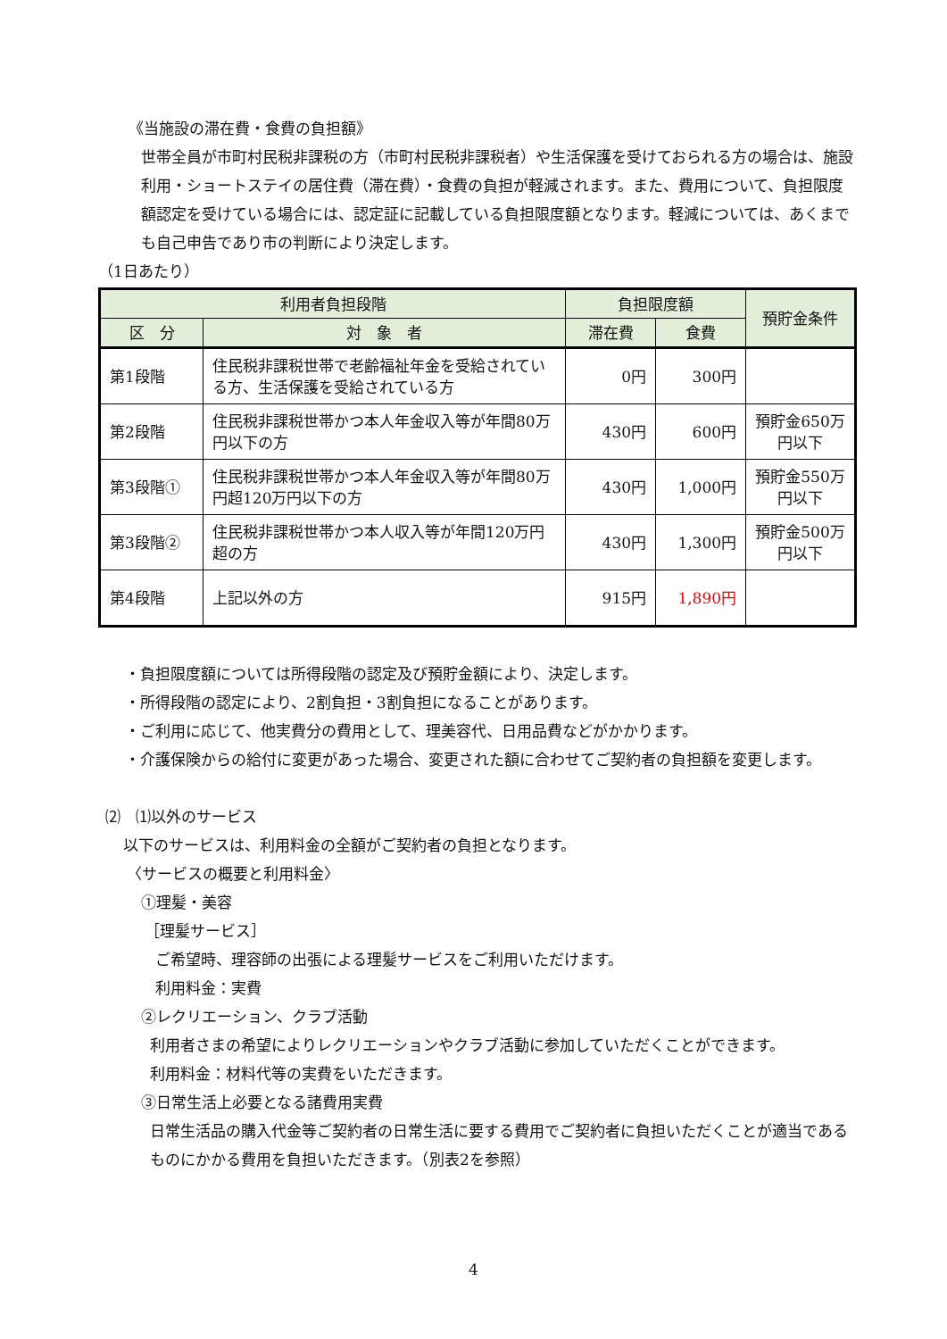《当施設の滞在費・食費の負担額》
世帯全員が市町村民税非課税の方（市町村民税非課税者）や生活保護を受けておられる方の場合は、施設利用・ショートステイの居住費（滞在費）・食費の負担が軽減されます。また、費用について、負担限度額認定を受けている場合には、認定証に記載している負担限度額となります。軽減については、あくまでも自己申告であり市の判断により決定します。
（1日あたり）
| 利用者負担段階 | | 負担限度額 | | 預貯金条件 |
| --- | --- | --- | --- | --- |
| 区 分 | 対 象 者 | 滞在費 | 食費 | |
| 第1段階 | 住民税非課税世帯で老齢福祉年金を受給されている方、生活保護を受給されている方 | 0円 | 300円 | |
| 第2段階 | 住民税非課税世帯かつ本人年金収入等が年間80万円以下の方 | 430円 | 600円 | 預貯金650万円以下 |
| 第3段階① | 住民税非課税世帯かつ本人年金収入等が年間80万円超120万円以下の方 | 430円 | 1,000円 | 預貯金550万円以下 |
| 第3段階② | 住民税非課税世帯かつ本人収入等が年間120万円超の方 | 430円 | 1,300円 | 預貯金500万円以下 |
| 第4段階 | 上記以外の方 | 915円 | 1,890円 | |
・負担限度額については所得段階の認定及び預貯金額により、決定します。
・所得段階の認定により、2割負担・3割負担になることがあります。
・ご利用に応じて、他実費分の費用として、理美容代、日用品費などがかかります。
・介護保険からの給付に変更があった場合、変更された額に合わせてご契約者の負担額を変更します。
⑵　⑴以外のサービス
以下のサービスは、利用料金の全額がご契約者の負担となります。
〈サービスの概要と利用料金〉
①理髪・美容
［理髪サービス］
ご希望時、理容師の出張による理髪サービスをご利用いただけます。
利用料金：実費
②レクリエーション、クラブ活動
利用者さまの希望によりレクリエーションやクラブ活動に参加していただくことができます。
利用料金：材料代等の実費をいただきます。
③日常生活上必要となる諸費用実費
日常生活品の購入代金等ご契約者の日常生活に要する費用でご契約者に負担いただくことが適当であるものにかかる費用を負担いただきます。（別表2を参照）
4